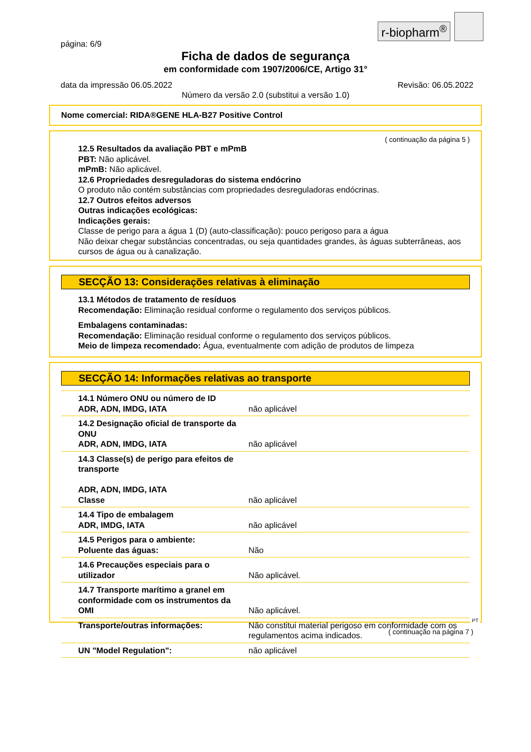r-biopharm<sup>®</sup>
página: 6/9
Ficha de dados de segurança
em conformidade com 1907/2006/CE, Artigo 31°
data da impressão 06.05.2022 Revisão: 06.05.2022
Número da versão 2.0 (substitui a versão 1.0)
Nome comercial: RIDA®GENE HLA-B27 Positive Control
( continuação da página 5 )
12.5 Resultados da avaliação PBT e mPmB
PBT: Não aplicável.
mPmB: Não aplicável.
12.6 Propriedades desreguladoras do sistema endócrino
O produto não contém substâncias com propriedades desreguladoras endócrinas.
12.7 Outros efeitos adversos
Outras indicações ecológicas:
Indicações gerais:
Classe de perigo para a água 1 (D) (auto-classificação): pouco perigoso para a água
Não deixar chegar substâncias concentradas, ou seja quantidades grandes, às águas subterrâneas, aos cursos de água ou à canalização.
SECÇÃO 13: Considerações relativas à eliminação
13.1 Métodos de tratamento de resíduos
Recomendação: Eliminação residual conforme o regulamento dos serviços públicos.
Embalagens contaminadas:
Recomendação: Eliminação residual conforme o regulamento dos serviços públicos.
Meio de limpeza recomendado: Água, eventualmente com adição de produtos de limpeza
SECÇÃO 14: Informações relativas ao transporte
| 14.1 Número ONU ou número de ID ADR, ADN, IMDG, IATA | não aplicável |
| 14.2 Designação oficial de transporte da ONU ADR, ADN, IMDG, IATA | não aplicável |
| 14.3 Classe(s) de perigo para efeitos de transporte ADR, ADN, IMDG, IATA Classe | não aplicável |
| 14.4 Tipo de embalagem ADR, IMDG, IATA | não aplicável |
| 14.5 Perigos para o ambiente: Poluente das águas: | Não |
| 14.6 Precauções especiais para o utilizador | Não aplicável. |
| 14.7 Transporte marítimo a granel em conformidade com os instrumentos da OMI | Não aplicável. |
| Transporte/outras informações: | Não constitui material perigoso em conformidade com os regulamentos acima indicados. |
| UN "Model Regulation": | não aplicável |
PT
( continuação na página 7 )